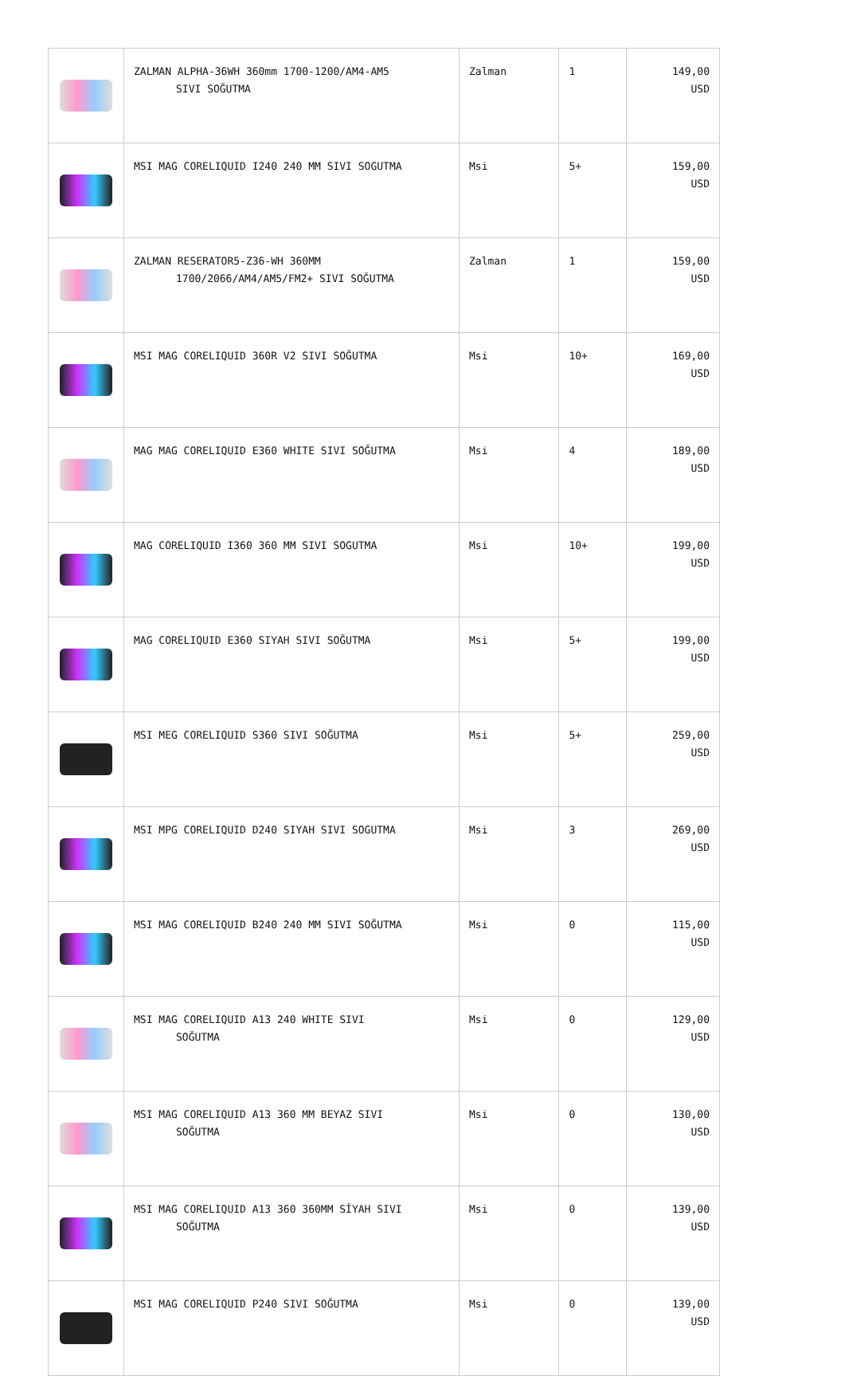| | ZALMAN ALPHA-36WH 360mm 1700-1200/AM4-AM5 SIVI SOĞUTMA | Zalman | 1 | 149,00 USD |
| | MSI MAG CORELIQUID I240 240 MM SIVI SOGUTMA | Msi | 5+ | 159,00 USD |
| | ZALMAN RESERATOR5-Z36-WH 360MM 1700/2066/AM4/AM5/FM2+ SIVI SOĞUTMA | Zalman | 1 | 159,00 USD |
| | MSI MAG CORELIQUID 360R V2 SIVI SOĞUTMA | Msi | 10+ | 169,00 USD |
| | MAG MAG CORELIQUID E360 WHITE SIVI SOĞUTMA | Msi | 4 | 189,00 USD |
| | MAG CORELIQUID I360 360 MM SIVI SOGUTMA | Msi | 10+ | 199,00 USD |
| | MAG CORELIQUID E360 SIYAH SIVI SOĞUTMA | Msi | 5+ | 199,00 USD |
| | MSI MEG CORELIQUID S360 SIVI SOĞUTMA | Msi | 5+ | 259,00 USD |
| | MSI MPG CORELIQUID D240 SIYAH SIVI SOGUTMA | Msi | 3 | 269,00 USD |
| | MSI MAG CORELIQUID B240 240 MM SIVI SOĞUTMA | Msi | 0 | 115,00 USD |
| | MSI MAG CORELIQUID A13 240 WHITE SIVI SOĞUTMA | Msi | 0 | 129,00 USD |
| | MSI MAG CORELIQUID A13 360 MM BEYAZ SIVI SOĞUTMA | Msi | 0 | 130,00 USD |
| | MSI MAG CORELIQUID A13 360 360MM SİYAH SIVI SOĞUTMA | Msi | 0 | 139,00 USD |
| | MSI MAG CORELIQUID P240 SIVI SOĞUTMA | Msi | 0 | 139,00 USD |